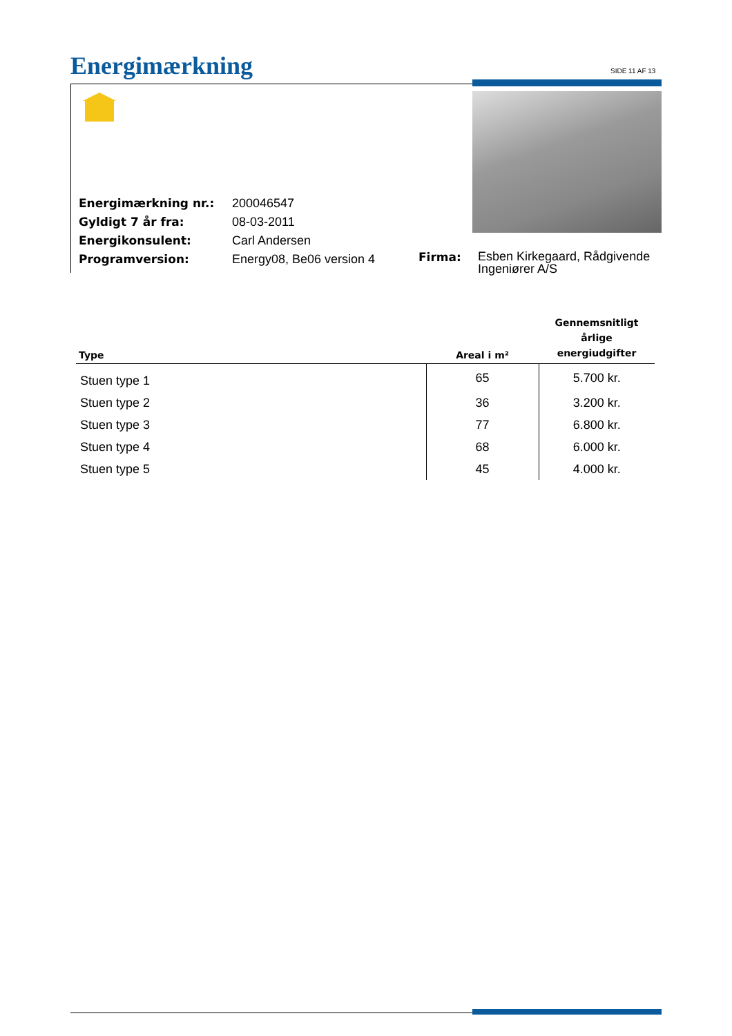Energimærkning SIDE 11 AF 13
| Energimærkning nr.: | 200046547 |
| Gyldigt 7 år fra: | 08-03-2011 |
| Energikonsulent: | Carl Andersen |
| Programversion: | Energy08, Be06 version 4 |
Firma:
Esben Kirkegaard, Rådgivende
Ingeniører A/S
| Type | Areal i m² | Gennemsnitligt årlige energiudgifter |
| --- | --- | --- |
| Stuen type 1 | 65 | 5.700 kr. |
| Stuen type 2 | 36 | 3.200 kr. |
| Stuen type 3 | 77 | 6.800 kr. |
| Stuen type 4 | 68 | 6.000 kr. |
| Stuen type 5 | 45 | 4.000 kr. |